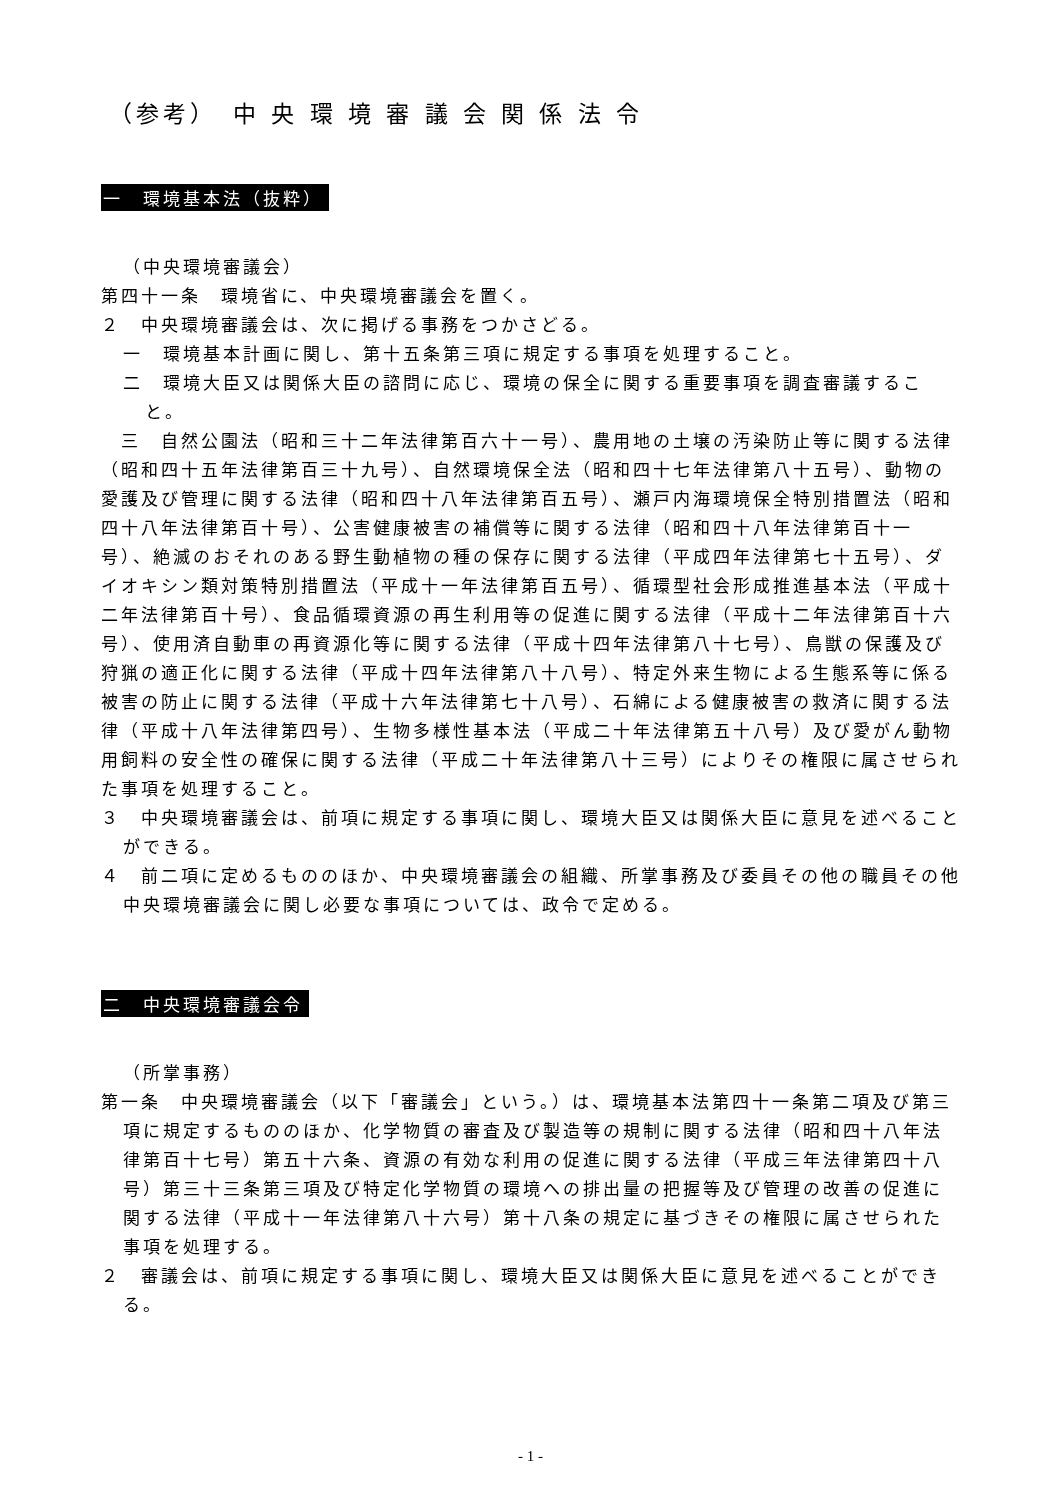（参考）　中 央 環 境 審 議 会 関 係 法 令
一　環境基本法（抜粋）
（中央環境審議会）
第四十一条　環境省に、中央環境審議会を置く。
２　中央環境審議会は、次に掲げる事務をつかさどる。
一　環境基本計画に関し、第十五条第三項に規定する事項を処理すること。
二　環境大臣又は関係大臣の諮問に応じ、環境の保全に関する重要事項を調査審議すること。
　三　自然公園法（昭和三十二年法律第百六十一号）、農用地の土壌の汚染防止等に関する法律（昭和四十五年法律第百三十九号）、自然環境保全法（昭和四十七年法律第八十五号）、動物の愛護及び管理に関する法律（昭和四十八年法律第百五号）、瀬戸内海環境保全特別措置法（昭和四十八年法律第百十号）、公害健康被害の補償等に関する法律（昭和四十八年法律第百十一号）、絶滅のおそれのある野生動植物の種の保存に関する法律（平成四年法律第七十五号）、ダイオキシン類対策特別措置法（平成十一年法律第百五号）、循環型社会形成推進基本法（平成十二年法律第百十号）、食品循環資源の再生利用等の促進に関する法律（平成十二年法律第百十六号）、使用済自動車の再資源化等に関する法律（平成十四年法律第八十七号）、鳥獣の保護及び狩猟の適正化に関する法律（平成十四年法律第八十八号）、特定外来生物による生態系等に係る被害の防止に関する法律（平成十六年法律第七十八号）、石綿による健康被害の救済に関する法律（平成十八年法律第四号）、生物多様性基本法（平成二十年法律第五十八号）及び愛がん動物用飼料の安全性の確保に関する法律（平成二十年法律第八十三号）によりその権限に属させられた事項を処理すること。
３　中央環境審議会は、前項に規定する事項に関し、環境大臣又は関係大臣に意見を述べることができる。
４　前二項に定めるもののほか、中央環境審議会の組織、所掌事務及び委員その他の職員その他中央環境審議会に関し必要な事項については、政令で定める。
二　中央環境審議会令
（所掌事務）
第一条　中央環境審議会（以下「審議会」という。）は、環境基本法第四十一条第二項及び第三項に規定するもののほか、化学物質の審査及び製造等の規制に関する法律（昭和四十八年法律第百十七号）第五十六条、資源の有効な利用の促進に関する法律（平成三年法律第四十八号）第三十三条第三項及び特定化学物質の環境への排出量の把握等及び管理の改善の促進に関する法律（平成十一年法律第八十六号）第十八条の規定に基づきその権限に属させられた事項を処理する。
２　審議会は、前項に規定する事項に関し、環境大臣又は関係大臣に意見を述べることができる。
- 1 -